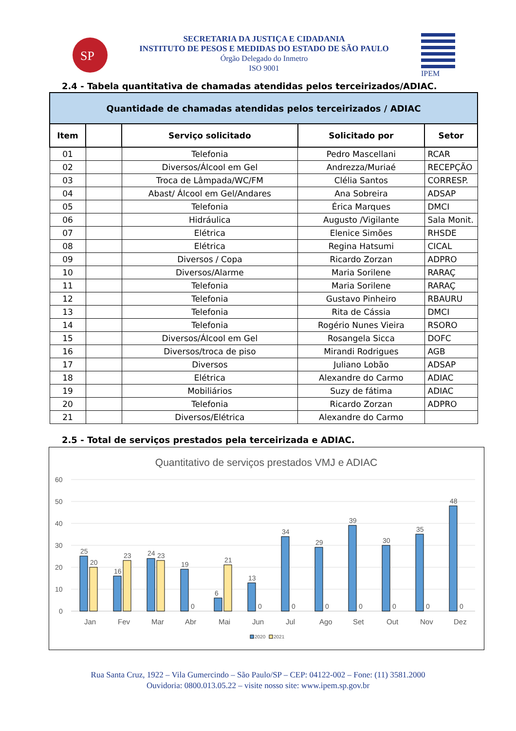SP
SECRETARIA DA JUSTIÇA E CIDADANIA
INSTITUTO DE PESOS E MEDIDAS DO ESTADO DE SÃO PAULO
Órgão Delegado do Inmetro
ISO 9001
IPEM
2.4 - Tabela quantitativa de chamadas atendidas pelos terceirizados/ADIAC.
| Quantidade de chamadas atendidas pelos terceirizados / ADIAC | | | | |
| --- | --- | --- | --- | --- |
| Item | | Serviço solicitado | Solicitado por | Setor |
| 01 | | Telefonia | Pedro Mascellani | RCAR |
| 02 | | Diversos/Álcool em Gel | Andrezza/Muriaé | RECEPÇÃO |
| 03 | | Troca de Lâmpada/WC/FM | Clélia Santos | CORRESP. |
| 04 | | Abast/ Álcool em Gel/Andares | Ana Sobreira | ADSAP |
| 05 | | Telefonia | Érica Marques | DMCI |
| 06 | | Hidráulica | Augusto /Vigilante | Sala Monit. |
| 07 | | Elétrica | Elenice Simões | RHSDE |
| 08 | | Elétrica | Regina Hatsumi | CICAL |
| 09 | | Diversos / Copa | Ricardo Zorzan | ADPRO |
| 10 | | Diversos/Alarme | Maria Sorilene | RARAÇ |
| 11 | | Telefonia | Maria Sorilene | RARAÇ |
| 12 | | Telefonia | Gustavo Pinheiro | RBAURU |
| 13 | | Telefonia | Rita de Cássia | DMCI |
| 14 | | Telefonia | Rogério Nunes Vieira | RSORO |
| 15 | | Diversos/Álcool em Gel | Rosangela Sicca | DOFC |
| 16 | | Diversos/troca de piso | Mirandi Rodrigues | AGB |
| 17 | | Diversos | Juliano Lobão | ADSAP |
| 18 | | Elétrica | Alexandre do Carmo | ADIAC |
| 19 | | Mobiliários | Suzy de fátima | ADIAC |
| 20 | | Telefonia | Ricardo Zorzan | ADPRO |
| 21 | | Diversos/Elétrica | Alexandre do Carmo | |
2.5 - Total de serviços prestados pela terceirizada e ADIAC.
Quantitativo de serviços prestados VMJ e ADIAC
60
50
40
30
20
10
0
25
20
16
23
24
23
19
0
6
21
13
0
34
0
29
0
39
0
30
0
35
0
48
0
Jan
Fev
Mar
Abr
Mai
Jun
Jul
Ago
Set
Out
Nov
Dez
2020
2021
Rua Santa Cruz, 1922 – Vila Gumercindo – São Paulo/SP – CEP: 04122-002 – Fone: (11) 3581.2000
Ouvidoria: 0800.013.05.22 – visite nosso site: www.ipem.sp.gov.br